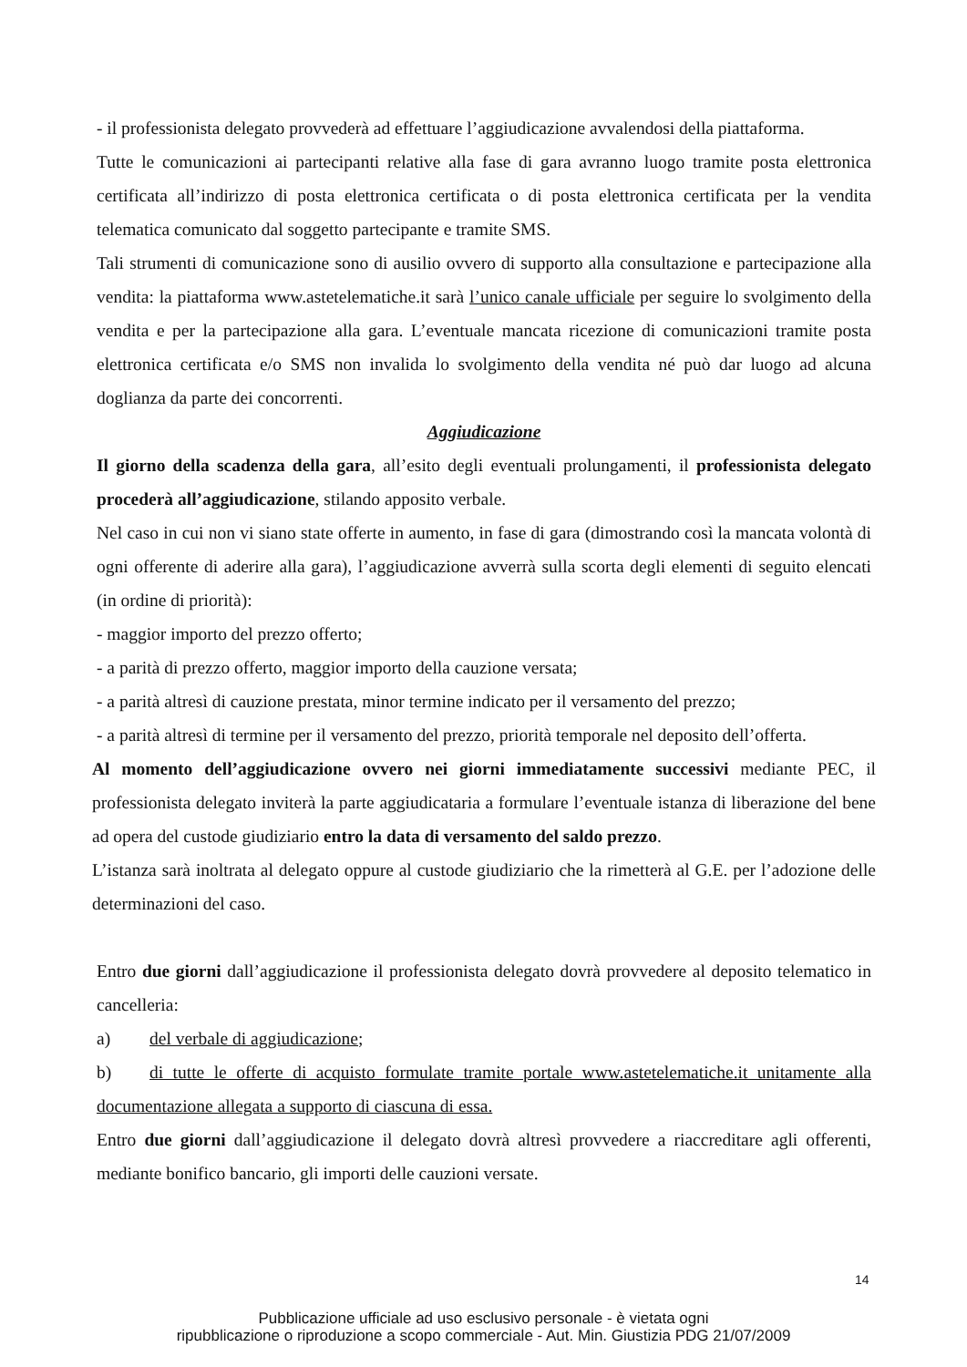- il professionista delegato provvederà ad effettuare l’aggiudicazione avvalendosi della piattaforma.
Tutte le comunicazioni ai partecipanti relative alla fase di gara avranno luogo tramite posta elettronica certificata all’indirizzo di posta elettronica certificata o di posta elettronica certificata per la vendita telematica comunicato dal soggetto partecipante e tramite SMS.
Tali strumenti di comunicazione sono di ausilio ovvero di supporto alla consultazione e partecipazione alla vendita: la piattaforma www.astetelematiche.it sarà l’unico canale ufficiale per seguire lo svolgimento della vendita e per la partecipazione alla gara. L’eventuale mancata ricezione di comunicazioni tramite posta elettronica certificata e/o SMS non invalida lo svolgimento della vendita né può dar luogo ad alcuna doglianza da parte dei concorrenti.
Aggiudicazione
Il giorno della scadenza della gara, all’esito degli eventuali prolungamenti, il professionista delegato procederà all’aggiudicazione, stilando apposito verbale.
Nel caso in cui non vi siano state offerte in aumento, in fase di gara (dimostrando così la mancata volontà di ogni offerente di aderire alla gara), l’aggiudicazione avverrà sulla scorta degli elementi di seguito elencati (in ordine di priorità):
- maggior importo del prezzo offerto;
- a parità di prezzo offerto, maggior importo della cauzione versata;
- a parità altresì di cauzione prestata, minor termine indicato per il versamento del prezzo;
- a parità altresì di termine per il versamento del prezzo, priorità temporale nel deposito dell’offerta.
Al momento dell’aggiudicazione ovvero nei giorni immediatamente successivi mediante PEC, il professionista delegato inviterà la parte aggiudicataria a formulare l’eventuale istanza di liberazione del bene ad opera del custode giudiziario entro la data di versamento del saldo prezzo.
L’istanza sarà inoltrata al delegato oppure al custode giudiziario che la rimetterà al G.E. per l’adozione delle determinazioni del caso.
Entro due giorni dall’aggiudicazione il professionista delegato dovrà provvedere al deposito telematico in cancelleria:
a) del verbale di aggiudicazione;
b) di tutte le offerte di acquisto formulate tramite portale www.astetelematiche.it unitamente alla documentazione allegata a supporto di ciascuna di essa.
Entro due giorni dall’aggiudicazione il delegato dovrà altresì provvedere a riaccreditare agli offerenti, mediante bonifico bancario, gli importi delle cauzioni versate.
14
Pubblicazione ufficiale ad uso esclusivo personale - è vietata ogni
ripubblicazione o riproduzione a scopo commerciale - Aut. Min. Giustizia PDG 21/07/2009